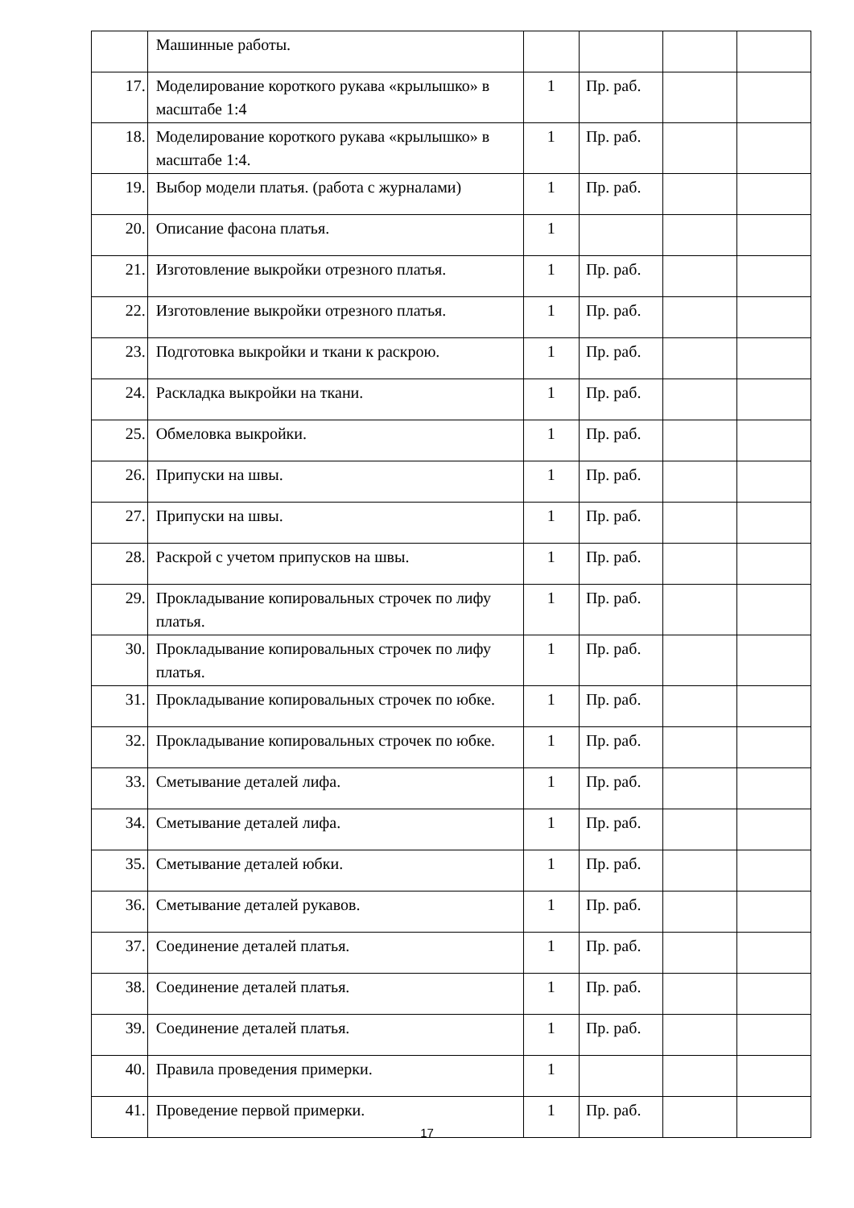| | Машинные работы. | | | | |
| 17. | Моделирование короткого рукава «крылышко» в масштабе 1:4 | 1 | Пр. раб. | | |
| 18. | Моделирование короткого рукава «крылышко» в масштабе 1:4. | 1 | Пр. раб. | | |
| 19. | Выбор модели платья. (работа с журналами) | 1 | Пр. раб. | | |
| 20. | Описание фасона платья. | 1 | | | |
| 21. | Изготовление выкройки отрезного платья. | 1 | Пр. раб. | | |
| 22. | Изготовление выкройки отрезного платья. | 1 | Пр. раб. | | |
| 23. | Подготовка выкройки и ткани к раскрою. | 1 | Пр. раб. | | |
| 24. | Раскладка выкройки на ткани. | 1 | Пр. раб. | | |
| 25. | Обмеловка выкройки. | 1 | Пр. раб. | | |
| 26. | Припуски на швы. | 1 | Пр. раб. | | |
| 27. | Припуски на швы. | 1 | Пр. раб. | | |
| 28. | Раскрой с учетом припусков на швы. | 1 | Пр. раб. | | |
| 29. | Прокладывание копировальных строчек по лифу платья. | 1 | Пр. раб. | | |
| 30. | Прокладывание копировальных строчек по лифу платья. | 1 | Пр. раб. | | |
| 31. | Прокладывание копировальных строчек по юбке. | 1 | Пр. раб. | | |
| 32. | Прокладывание копировальных строчек по юбке. | 1 | Пр. раб. | | |
| 33. | Сметывание деталей лифа. | 1 | Пр. раб. | | |
| 34. | Сметывание деталей лифа. | 1 | Пр. раб. | | |
| 35. | Сметывание деталей юбки. | 1 | Пр. раб. | | |
| 36. | Сметывание деталей рукавов. | 1 | Пр. раб. | | |
| 37. | Соединение деталей платья. | 1 | Пр. раб. | | |
| 38. | Соединение деталей платья. | 1 | Пр. раб. | | |
| 39. | Соединение деталей платья. | 1 | Пр. раб. | | |
| 40. | Правила проведения примерки. | 1 | | | |
| 41. | Проведение первой примерки. | 1 | Пр. раб. | | |
17